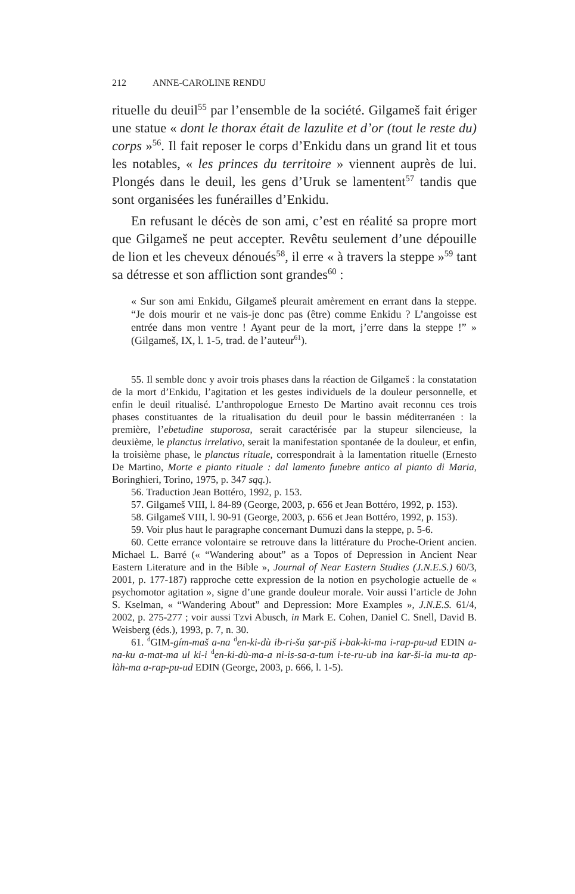212 ANNE-CAROLINE RENDU
rituelle du deuil<sup>55</sup> par l’ensemble de la société. Gilgameš fait ériger une statue « dont le thorax était de lazulite et d’or (tout le reste du) corps »<sup>56</sup>. Il fait reposer le corps d’Enkidu dans un grand lit et tous les notables, « les princes du territoire » viennent auprès de lui. Plongés dans le deuil, les gens d’Uruk se lamentent<sup>57</sup> tandis que sont organisées les funérailles d’Enkidu.
En refusant le décès de son ami, c’est en réalité sa propre mort que Gilgameš ne peut accepter. Revêtu seulement d’une dépouille de lion et les cheveux dénoués<sup>58</sup>, il erre « à travers la steppe »<sup>59</sup> tant sa détresse et son affliction sont grandes<sup>60</sup> :
« Sur son ami Enkidu, Gilgameš pleurait amèrement en errant dans la steppe. “Je dois mourir et ne vais-je donc pas (être) comme Enkidu ? L’angoisse est entrée dans mon ventre ! Ayant peur de la mort, j’erre dans la steppe !” » (Gilgameš, IX, l. 1-5, trad. de l’auteur<sup>61</sup>).
55. Il semble donc y avoir trois phases dans la réaction de Gilgameš : la constatation de la mort d’Enkidu, l’agitation et les gestes individuels de la douleur personnelle, et enfin le deuil ritualisé. L’anthropologue Ernesto De Martino avait reconnu ces trois phases constituantes de la ritualisation du deuil pour le bassin méditerranéen : la première, l’ebetudine stuporosa, serait caractérisée par la stupeur silencieuse, la deuxième, le planctus irrelativo, serait la manifestation spontanée de la douleur, et enfin, la troisième phase, le planctus rituale, correspondrait à la lamentation rituelle (Ernesto De Martino, Morte e pianto rituale : dal lamento funebre antico al pianto di Maria, Boringhieri, Torino, 1975, p. 347 sqq.).
56. Traduction Jean Bottéro, 1992, p. 153.
57. Gilgameš VIII, l. 84-89 (George, 2003, p. 656 et Jean Bottéro, 1992, p. 153).
58. Gilgameš VIII, l. 90-91 (George, 2003, p. 656 et Jean Bottéro, 1992, p. 153).
59. Voir plus haut le paragraphe concernant Dumuzi dans la steppe, p. 5-6.
60. Cette errance volontaire se retrouve dans la littérature du Proche-Orient ancien. Michael L. Barré (« “Wandering about” as a Topos of Depression in Ancient Near Eastern Literature and in the Bible », Journal of Near Eastern Studies (J.N.E.S.) 60/3, 2001, p. 177-187) rapproche cette expression de la notion en psychologie actuelle de « psychomotor agitation », signe d’une grande douleur morale. Voir aussi l’article de John S. Kselman, « “Wandering About” and Depression: More Examples », J.N.E.S. 61/4, 2002, p. 275-277 ; voir aussi Tzvi Abusch, in Mark E. Cohen, Daniel C. Snell, David B. Weisberg (éds.), 1993, p. 7, n. 30.
61. <sup>d</sup>GIM-gím-maš a-na <sup>d</sup>en-ki-dù ib-ri-šu ṣar-piš i-bak-ki-ma i-rap-pu-ud EDIN a-na-ku a-mat-ma ul ki-i <sup>d</sup>en-ki-dù-ma-a ni-is-sa-a-tum i-te-ru-ub ina kar-ši-ia mu-ta ap-làh-ma a-rap-pu-ud EDIN (George, 2003, p. 666, l. 1-5).